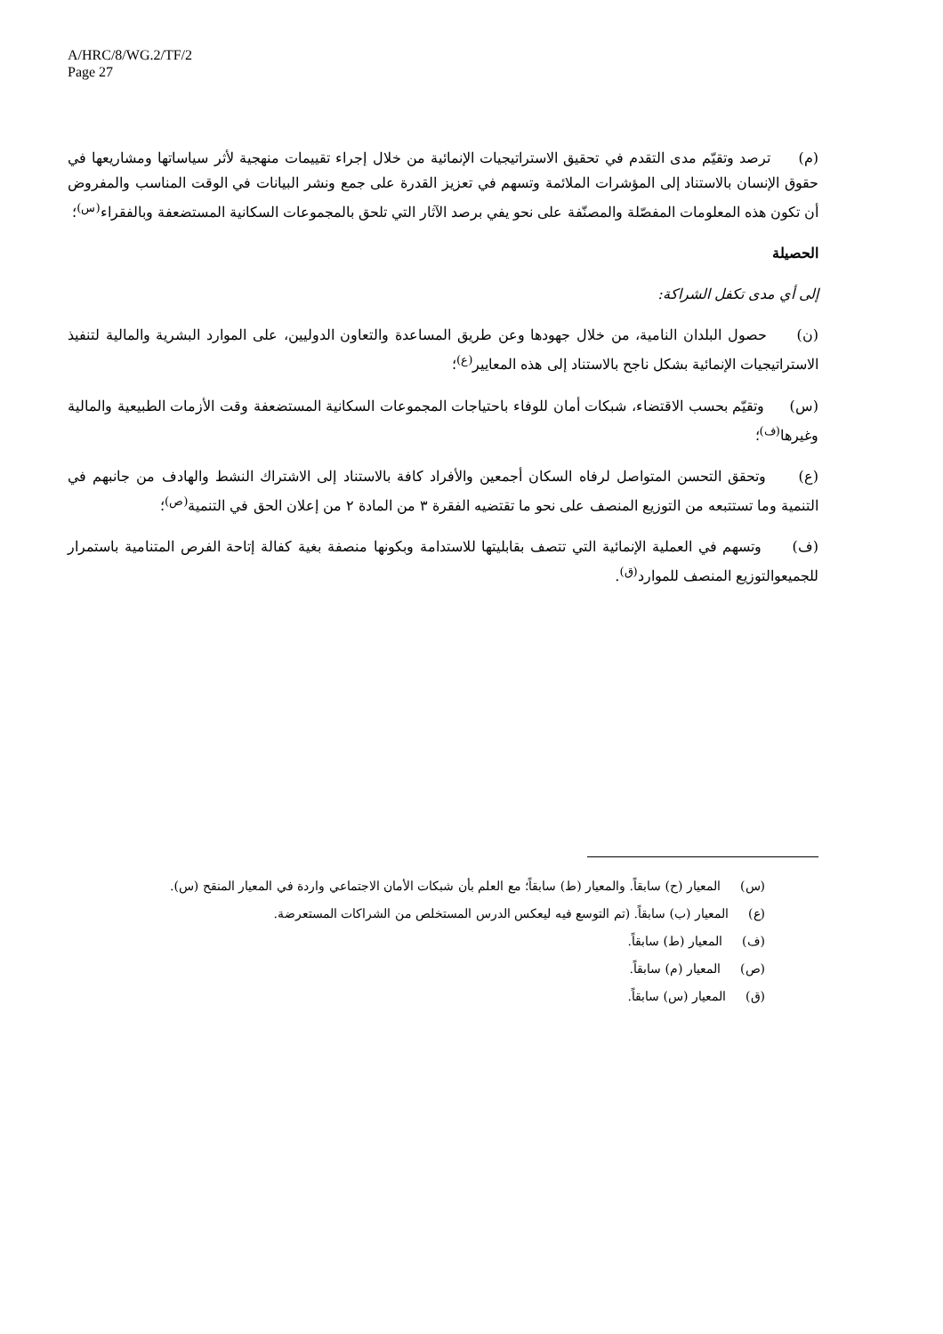A/HRC/8/WG.2/TF/2
Page 27
(م) ترصد وتقيّم مدى التقدم في تحقيق الاستراتيجيات الإنمائية من خلال إجراء تقييمات منهجية لأثر سياساتها ومشاريعها في حقوق الإنسان بالاستناد إلى المؤشرات الملائمة وتسهم في تعزيز القدرة على جمع ونشر البيانات في الوقت المناسب والمفروض أن تكون هذه المعلومات المفصّلة والمصنّفة على نحو يفي برصد الآثار التي تلحق بالمجموعات السكانية المستضعفة وبالفقراء<sup>(س)</sup>؛
الحصيلة
إلى أي مدى تكفل الشراكة:
(ن) حصول البلدان النامية، من خلال جهودها وعن طريق المساعدة والتعاون الدوليين، على الموارد البشرية والمالية لتنفيذ الاستراتيجيات الإنمائية بشكل ناجح بالاستناد إلى هذه المعايير<sup>(ع)</sup>؛
(س) وتقيّم بحسب الاقتضاء، شبكات أمان للوفاء باحتياجات المجموعات السكانية المستضعفة وقت الأزمات الطبيعية والمالية وغيرها<sup>(ف)</sup>؛
(ع) وتحقق التحسن المتواصل لرفاه السكان أجمعين والأفراد كافة بالاستناد إلى الاشتراك النشط والهادف من جانبهم في التنمية وما تستتبعه من التوزيع المنصف على نحو ما تقتضيه الفقرة ٣ من المادة ٢ من إعلان الحق في التنمية<sup>(ص)</sup>؛
(ف) وتسهم في العملية الإنمائية التي تتصف بقابليتها للاستدامة وبكونها منصفة بغية كفالة إتاحة الفرص المتنامية باستمرار للجميعوالتوزيع المنصف للموارد<sup>(ق)</sup>.
(س) المعيار (ح) سابقاً. والمعيار (ط) سابقاً؛ مع العلم بأن شبكات الأمان الاجتماعي واردة في المعيار المنقح (س).
(ع) المعيار (ب) سابقاً. (تم التوسع فيه ليعكس الدرس المستخلص من الشراكات المستعرضة.
(ف) المعيار (ط) سابقاً.
(ص) المعيار (م) سابقاً.
(ق) المعيار (س) سابقاً.